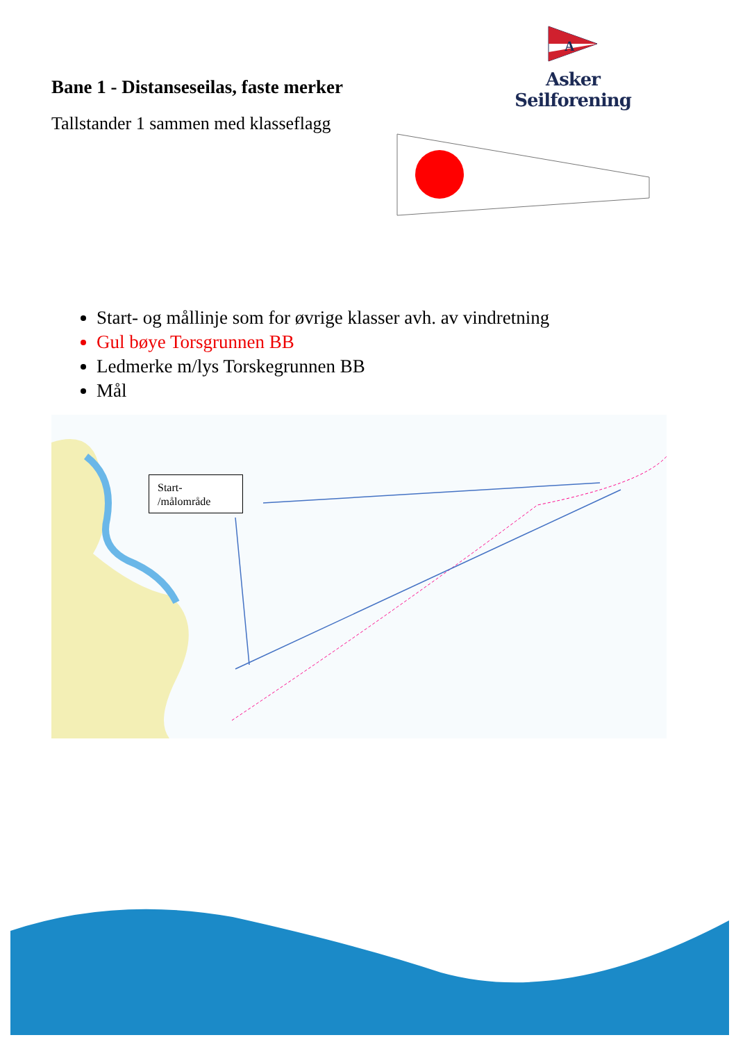A
Asker Seilforening
Bane 1 - Distanseseilas, faste merker
Tallstander 1 sammen med klasseflagg
Start- og mållinje som for øvrige klasser avh. av vindretning
Gul bøye Torsgrunnen BB
Ledmerke m/lys Torskegrunnen BB
Mål
Start-
/målområde